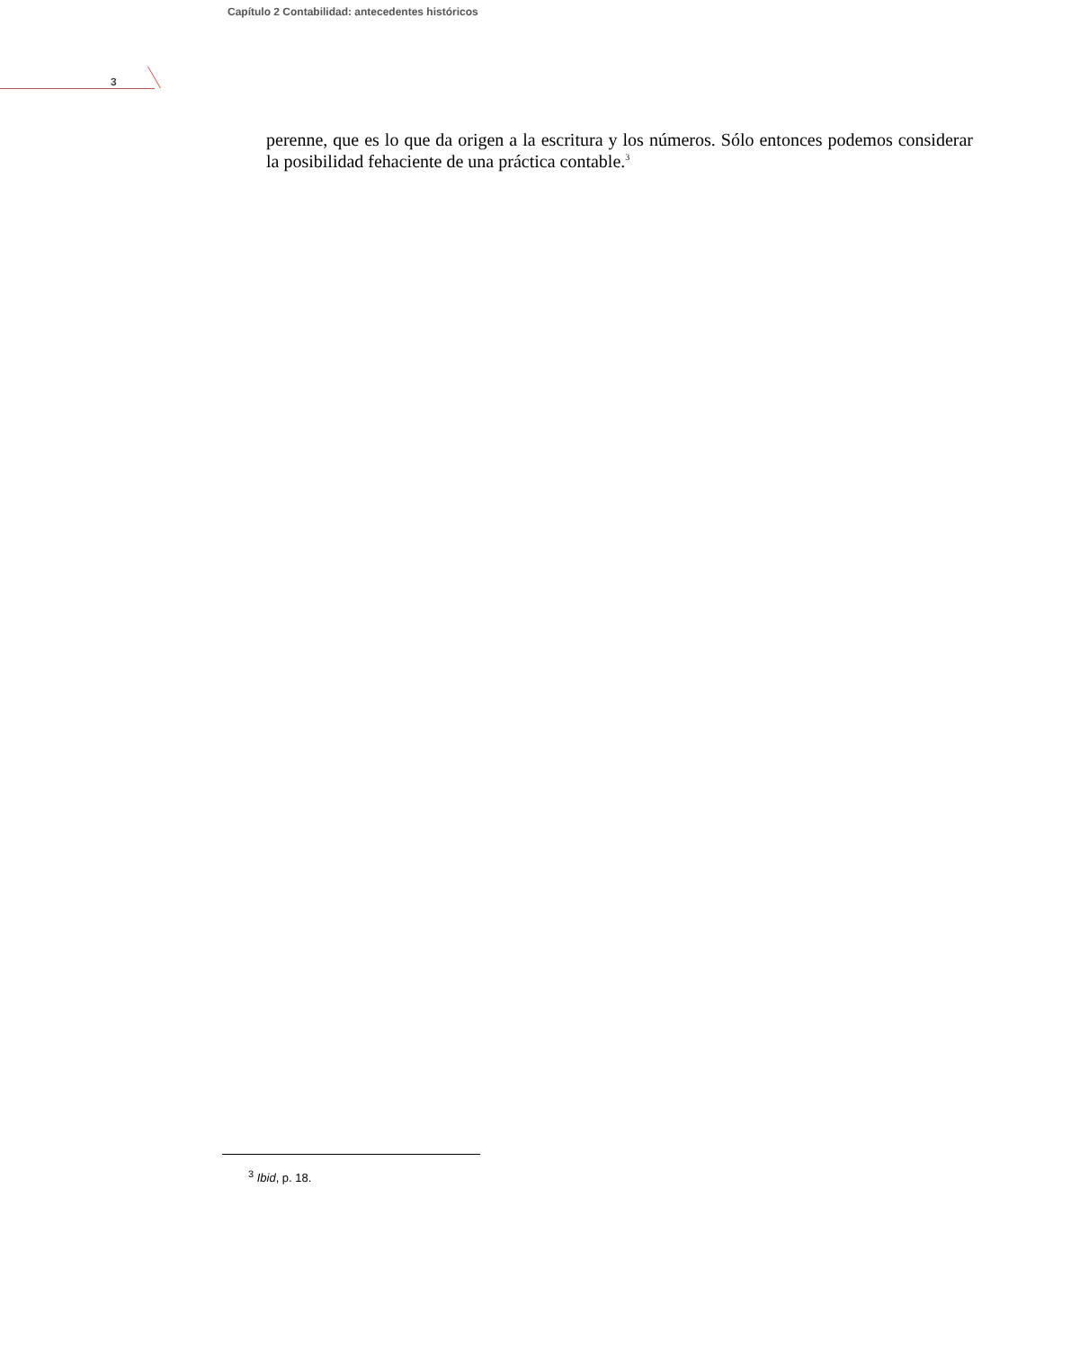Capítulo 2 Contabilidad: antecedentes históricos
3
perenne, que es lo que da origen a la escritura y los números. Sólo entonces podemos considerar la posibilidad fehaciente de una práctica contable.<sup>3</sup>
<sup>3</sup> Ibid, p. 18.